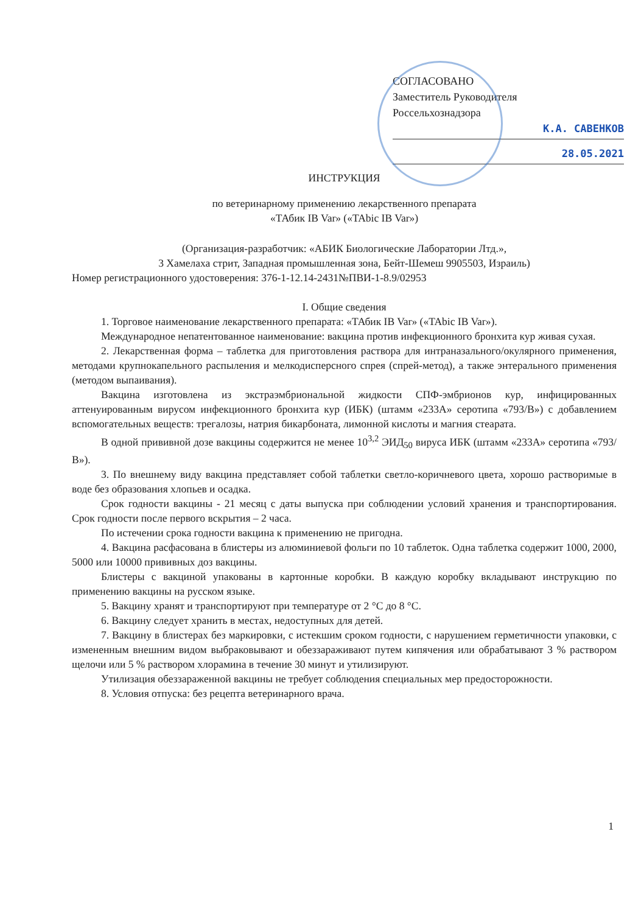СОГЛАСОВАНО
Заместитель Руководителя
Россельхознадзора
К.А. САВЕНКОВ
28.05.2021
ИНСТРУКЦИЯ
по ветеринарному применению лекарственного препарата
«ТАбик IB Var» («TAbic IB Var»)
(Организация-разработчик: «АБИК Биологические Лаборатории Лтд.»,
3 Хамелаха стрит, Западная промышленная зона, Бейт-Шемеш 9905503, Израиль)
Номер регистрационного удостоверения: 376-1-12.14-2431№ПВИ-1-8.9/02953
I. Общие сведения
1. Торговое наименование лекарственного препарата: «ТАбик IB Var» («TAbic IB Var»).
Международное непатентованное наименование: вакцина против инфекционного бронхита кур живая сухая.
2. Лекарственная форма – таблетка для приготовления раствора для интраназального/окулярного применения, методами крупнокапельного распыления и мелкодисперсного спрея (спрей-метод), а также энтерального применения (методом выпаивания).
Вакцина изготовлена из экстраэмбриональной жидкости СПФ-эмбрионов кур, инфицированных аттенуированным вирусом инфекционного бронхита кур (ИБК) (штамм «233А» серотипа «793/В») с добавлением вспомогательных веществ: трегалозы, натрия бикарбоната, лимонной кислоты и магния стеарата.
В одной прививной дозе вакцины содержится не менее 10<sup>3,2</sup> ЭИД<sub>50</sub> вируса ИБК (штамм «233А» серотипа «793/В»).
3. По внешнему виду вакцина представляет собой таблетки светло-коричневого цвета, хорошо растворимые в воде без образования хлопьев и осадка.
Срок годности вакцины - 21 месяц с даты выпуска при соблюдении условий хранения и транспортирования. Срок годности после первого вскрытия – 2 часа.
По истечении срока годности вакцина к применению не пригодна.
4. Вакцина расфасована в блистеры из алюминиевой фольги по 10 таблеток. Одна таблетка содержит 1000, 2000, 5000 или 10000 прививных доз вакцины.
Блистеры с вакциной упакованы в картонные коробки. В каждую коробку вкладывают инструкцию по применению вакцины на русском языке.
5. Вакцину хранят и транспортируют при температуре от 2 °С до 8 °С.
6. Вакцину следует хранить в местах, недоступных для детей.
7. Вакцину в блистерах без маркировки, с истекшим сроком годности, с нарушением герметичности упаковки, с измененным внешним видом выбраковывают и обеззараживают путем кипячения или обрабатывают 3 % раствором щелочи или 5 % раствором хлорамина в течение 30 минут и утилизируют.
Утилизация обеззараженной вакцины не требует соблюдения специальных мер предосторожности.
8. Условия отпуска: без рецепта ветеринарного врача.
1